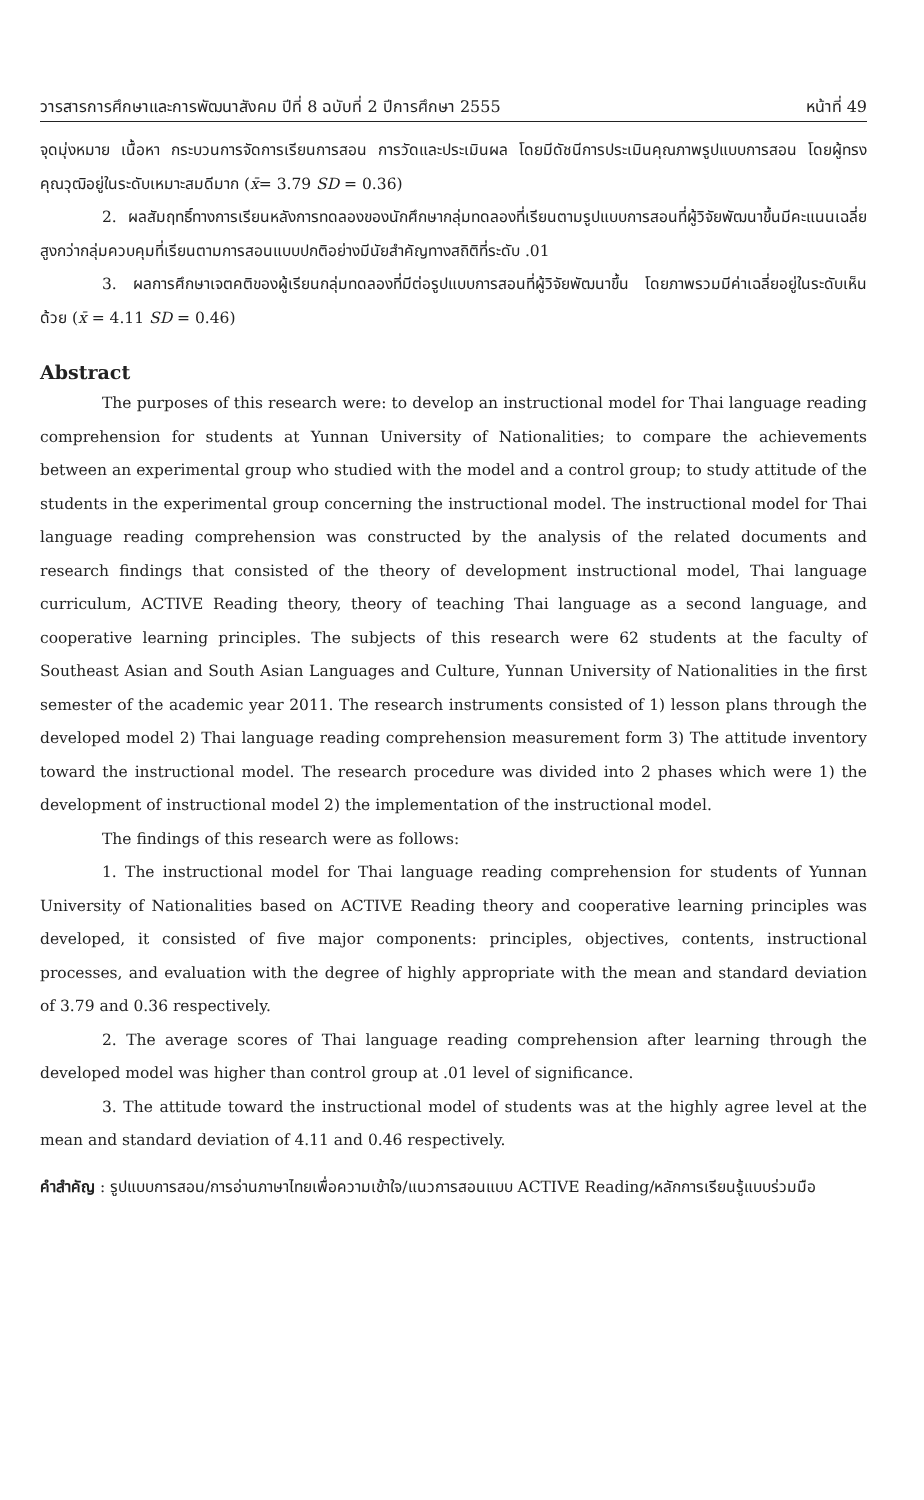วารสารการศึกษาและการพัฒนาสังคม ปีที่ 8 ฉบับที่ 2 ปีการศึกษา 2555 หน้าที่ 49
จุดมุ่งหมาย เนื้อหา กระบวนการจัดการเรียนการสอน การวัดและประเมินผล โดยมีดัชนีการประเมินคุณภาพรูปแบบการสอน โดยผู้ทรงคุณวุฒิอยู่ในระดับเหมาะสมดีมาก (x̄= 3.79 SD = 0.36)
2. ผลสัมฤทธิ์ทางการเรียนหลังการทดลองของนักศึกษากลุ่มทดลองที่เรียนตามรูปแบบการสอนที่ผู้วิจัยพัฒนาขึ้นมีคะแนนเฉลี่ยสูงกว่ากลุ่มควบคุมที่เรียนตามการสอนแบบปกติอย่างมีนัยสำคัญทางสถิติที่ระดับ .01
3. ผลการศึกษาเจตคติของผู้เรียนกลุ่มทดลองที่มีต่อรูปแบบการสอนที่ผู้วิจัยพัฒนาขึ้น โดยภาพรวมมีค่าเฉลี่ยอยู่ในระดับเห็นด้วย (x̄ = 4.11 SD = 0.46)
Abstract
The purposes of this research were: to develop an instructional model for Thai language reading comprehension for students at Yunnan University of Nationalities; to compare the achievements between an experimental group who studied with the model and a control group; to study attitude of the students in the experimental group concerning the instructional model. The instructional model for Thai language reading comprehension was constructed by the analysis of the related documents and research findings that consisted of the theory of development instructional model, Thai language curriculum, ACTIVE Reading theory, theory of teaching Thai language as a second language, and cooperative learning principles. The subjects of this research were 62 students at the faculty of Southeast Asian and South Asian Languages and Culture, Yunnan University of Nationalities in the first semester of the academic year 2011. The research instruments consisted of 1) lesson plans through the developed model 2) Thai language reading comprehension measurement form 3) The attitude inventory toward the instructional model. The research procedure was divided into 2 phases which were 1) the development of instructional model 2) the implementation of the instructional model.
The findings of this research were as follows:
1. The instructional model for Thai language reading comprehension for students of Yunnan University of Nationalities based on ACTIVE Reading theory and cooperative learning principles was developed, it consisted of five major components: principles, objectives, contents, instructional processes, and evaluation with the degree of highly appropriate with the mean and standard deviation of 3.79 and 0.36 respectively.
2. The average scores of Thai language reading comprehension after learning through the developed model was higher than control group at .01 level of significance.
3. The attitude toward the instructional model of students was at the highly agree level at the mean and standard deviation of 4.11 and 0.46 respectively.
คำสำคัญ : รูปแบบการสอน/การอ่านภาษาไทยเพื่อความเข้าใจ/แนวการสอนแบบ ACTIVE Reading/หลักการเรียนรู้แบบร่วมมือ